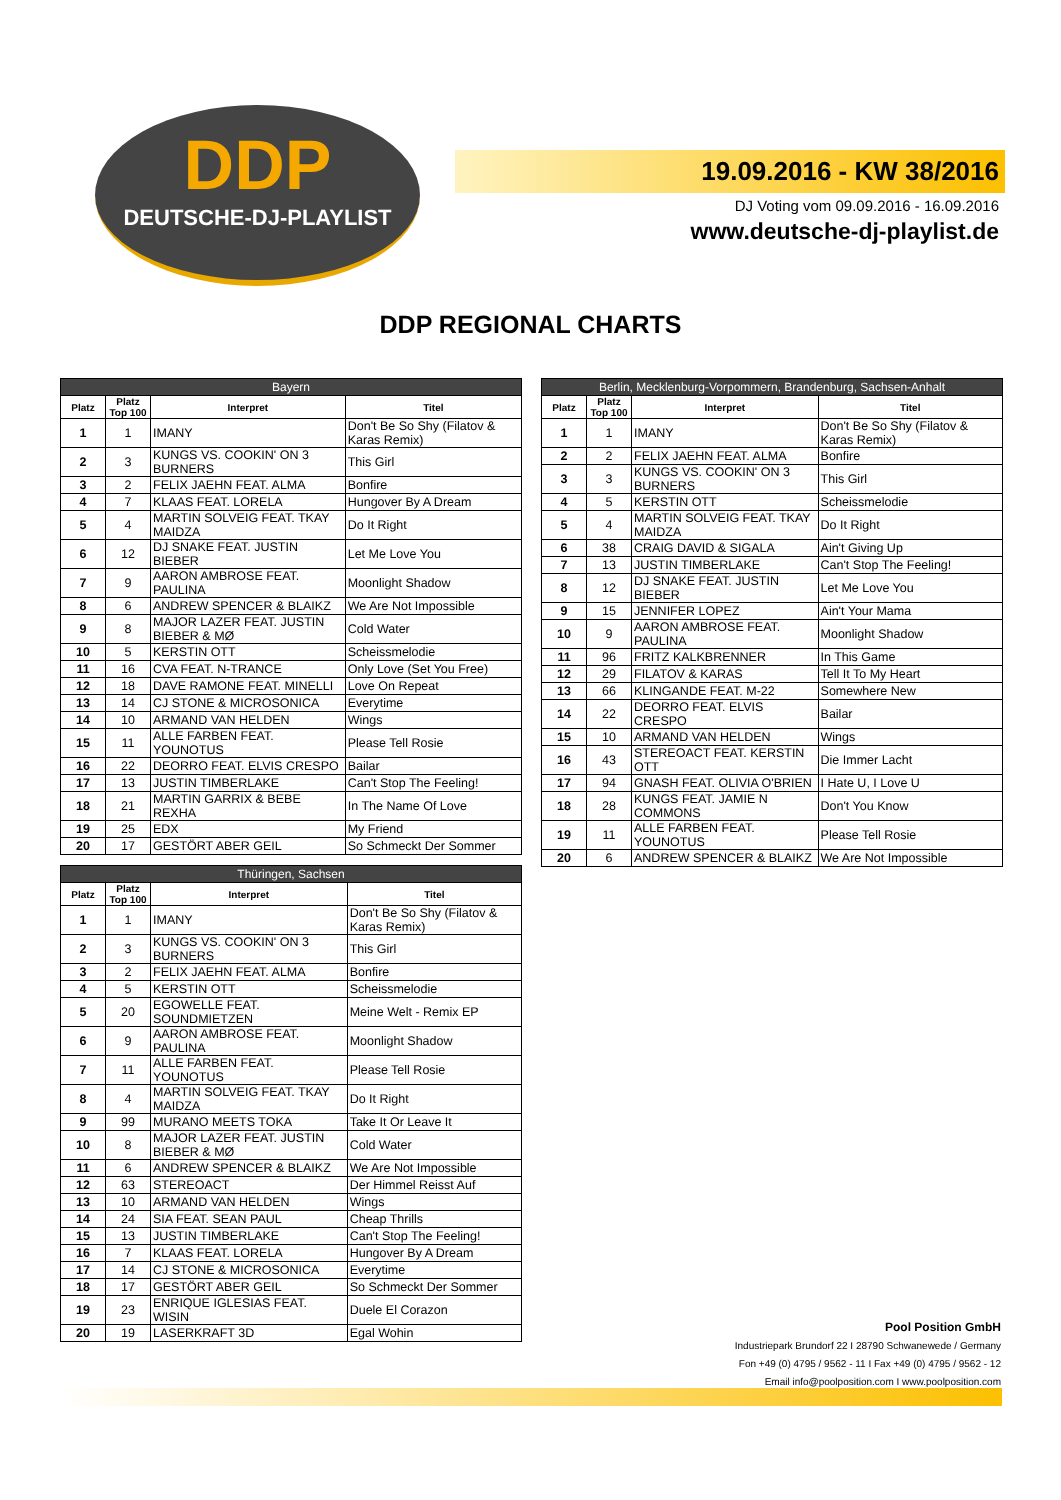DDP
DEUTSCHE-DJ-PLAYLIST
19.09.2016 - KW 38/2016
DJ Voting vom 09.09.2016 - 16.09.2016
www.deutsche-dj-playlist.de
DDP REGIONAL CHARTS
| Bayern | | | |
| --- | --- | --- | --- |
| Platz | Platz Top 100 | Interpret | Titel |
| 1 | 1 | IMANY | Don't Be So Shy (Filatov & Karas Remix) |
| 2 | 3 | KUNGS VS. COOKIN' ON 3 BURNERS | This Girl |
| 3 | 2 | FELIX JAEHN FEAT. ALMA | Bonfire |
| 4 | 7 | KLAAS FEAT. LORELA | Hungover By A Dream |
| 5 | 4 | MARTIN SOLVEIG FEAT. TKAY MAIDZA | Do It Right |
| 6 | 12 | DJ SNAKE FEAT. JUSTIN BIEBER | Let Me Love You |
| 7 | 9 | AARON AMBROSE FEAT. PAULINA | Moonlight Shadow |
| 8 | 6 | ANDREW SPENCER & BLAIKZ | We Are Not Impossible |
| 9 | 8 | MAJOR LAZER FEAT. JUSTIN BIEBER & MØ | Cold Water |
| 10 | 5 | KERSTIN OTT | Scheissmelodie |
| 11 | 16 | CVA FEAT. N-TRANCE | Only Love (Set You Free) |
| 12 | 18 | DAVE RAMONE FEAT. MINELLI | Love On Repeat |
| 13 | 14 | CJ STONE & MICROSONICA | Everytime |
| 14 | 10 | ARMAND VAN HELDEN | Wings |
| 15 | 11 | ALLE FARBEN FEAT. YOUNOTUS | Please Tell Rosie |
| 16 | 22 | DEORRO FEAT. ELVIS CRESPO | Bailar |
| 17 | 13 | JUSTIN TIMBERLAKE | Can't Stop The Feeling! |
| 18 | 21 | MARTIN GARRIX & BEBE REXHA | In The Name Of Love |
| 19 | 25 | EDX | My Friend |
| 20 | 17 | GESTÖRT ABER GEIL | So Schmeckt Der Sommer |
| Berlin, Mecklenburg-Vorpommern, Brandenburg, Sachsen-Anhalt | | | |
| --- | --- | --- | --- |
| Platz | Platz Top 100 | Interpret | Titel |
| 1 | 1 | IMANY | Don't Be So Shy (Filatov & Karas Remix) |
| 2 | 2 | FELIX JAEHN FEAT. ALMA | Bonfire |
| 3 | 3 | KUNGS VS. COOKIN' ON 3 BURNERS | This Girl |
| 4 | 5 | KERSTIN OTT | Scheissmelodie |
| 5 | 4 | MARTIN SOLVEIG FEAT. TKAY MAIDZA | Do It Right |
| 6 | 38 | CRAIG DAVID & SIGALA | Ain't Giving Up |
| 7 | 13 | JUSTIN TIMBERLAKE | Can't Stop The Feeling! |
| 8 | 12 | DJ SNAKE FEAT. JUSTIN BIEBER | Let Me Love You |
| 9 | 15 | JENNIFER LOPEZ | Ain't Your Mama |
| 10 | 9 | AARON AMBROSE FEAT. PAULINA | Moonlight Shadow |
| 11 | 96 | FRITZ KALKBRENNER | In This Game |
| 12 | 29 | FILATOV & KARAS | Tell It To My Heart |
| 13 | 66 | KLINGANDE FEAT. M-22 | Somewhere New |
| 14 | 22 | DEORRO FEAT. ELVIS CRESPO | Bailar |
| 15 | 10 | ARMAND VAN HELDEN | Wings |
| 16 | 43 | STEREOACT FEAT. KERSTIN OTT | Die Immer Lacht |
| 17 | 94 | GNASH FEAT. OLIVIA O'BRIEN | I Hate U, I Love U |
| 18 | 28 | KUNGS FEAT. JAMIE N COMMONS | Don't You Know |
| 19 | 11 | ALLE FARBEN FEAT. YOUNOTUS | Please Tell Rosie |
| 20 | 6 | ANDREW SPENCER & BLAIKZ | We Are Not Impossible |
| Thüringen, Sachsen | | | |
| --- | --- | --- | --- |
| Platz | Platz Top 100 | Interpret | Titel |
| 1 | 1 | IMANY | Don't Be So Shy (Filatov & Karas Remix) |
| 2 | 3 | KUNGS VS. COOKIN' ON 3 BURNERS | This Girl |
| 3 | 2 | FELIX JAEHN FEAT. ALMA | Bonfire |
| 4 | 5 | KERSTIN OTT | Scheissmelodie |
| 5 | 20 | EGOWELLE FEAT. SOUNDMIETZEN | Meine Welt - Remix EP |
| 6 | 9 | AARON AMBROSE FEAT. PAULINA | Moonlight Shadow |
| 7 | 11 | ALLE FARBEN FEAT. YOUNOTUS | Please Tell Rosie |
| 8 | 4 | MARTIN SOLVEIG FEAT. TKAY MAIDZA | Do It Right |
| 9 | 99 | MURANO MEETS TOKA | Take It Or Leave It |
| 10 | 8 | MAJOR LAZER FEAT. JUSTIN BIEBER & MØ | Cold Water |
| 11 | 6 | ANDREW SPENCER & BLAIKZ | We Are Not Impossible |
| 12 | 63 | STEREOACT | Der Himmel Reisst Auf |
| 13 | 10 | ARMAND VAN HELDEN | Wings |
| 14 | 24 | SIA FEAT. SEAN PAUL | Cheap Thrills |
| 15 | 13 | JUSTIN TIMBERLAKE | Can't Stop The Feeling! |
| 16 | 7 | KLAAS FEAT. LORELA | Hungover By A Dream |
| 17 | 14 | CJ STONE & MICROSONICA | Everytime |
| 18 | 17 | GESTÖRT ABER GEIL | So Schmeckt Der Sommer |
| 19 | 23 | ENRIQUE IGLESIAS FEAT. WISIN | Duele El Corazon |
| 20 | 19 | LASERKRAFT 3D | Egal Wohin |
Pool Position GmbH
Industriepark Brundorf 22 I 28790 Schwanewede / Germany
Fon +49 (0) 4795 / 9562 - 11 I Fax +49 (0) 4795 / 9562 - 12
Email info@poolposition.com I www.poolposition.com